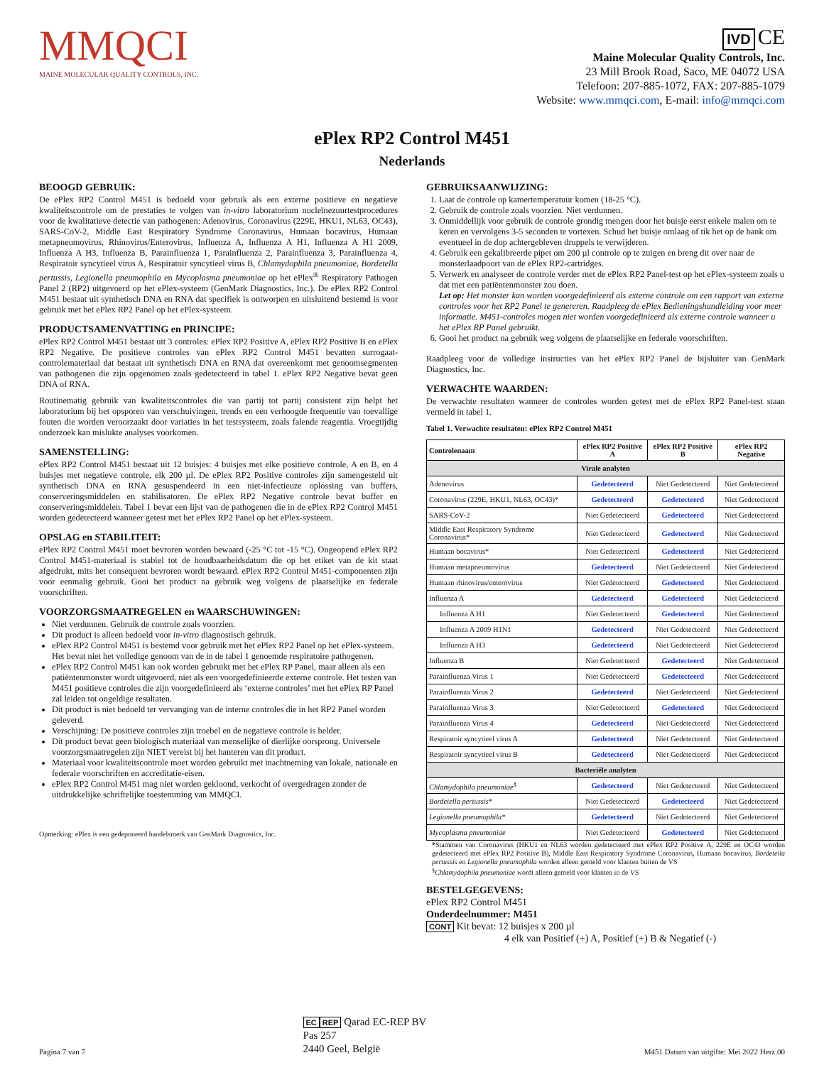MMQCI
MAINE MOLECULAR QUALITY CONTROLS, INC.
IVD CE
Maine Molecular Quality Controls, Inc.
23 Mill Brook Road, Saco, ME 04072 USA
Telefoon: 207-885-1072, FAX: 207-885-1079
Website: www.mmqci.com, E-mail: info@mmqci.com
ePlex RP2 Control M451
Nederlands
BEOOGD GEBRUIK:
De ePlex RP2 Control M451 is bedoeld voor gebruik als een externe positieve en negatieve kwaliteitscontrole om de prestaties te volgen van in-vitro laboratorium nucleïnezuurtestprocedures voor de kwalitatieve detectie van pathogenen: Adenovirus, Coronavirus (229E, HKU1, NL63, OC43), SARS-CoV-2, Middle East Respiratory Syndrome Coronavirus, Humaan bocavirus, Humaan metapneumovirus, Rhinovirus/Enterovirus, Influenza A, Influenza A H1, Influenza A H1 2009, Influenza A H3, Influenza B, Parainfluenza 1, Parainfluenza 2, Parainfluenza 3, Parainfluenza 4, Respiratoir syncytieel virus A, Respiratoir syncytieel virus B, Chlamydophila pneumoniae, Bordetella pertussis, Legionella pneumophila en Mycoplasma pneumoniae op het ePlex<sup>®</sup> Respiratory Pathogen Panel 2 (RP2) uitgevoerd op het ePlex-systeem (GenMark Diagnostics, Inc.). De ePlex RP2 Control M451 bestaat uit synthetisch DNA en RNA dat specifiek is ontworpen en uitsluitend bestemd is voor gebruik met het ePlex RP2 Panel op het ePlex-systeem.
PRODUCTSAMENVATTING en PRINCIPE:
ePlex RP2 Control M451 bestaat uit 3 controles: ePlex RP2 Positive A, ePlex RP2 Positive B en ePlex RP2 Negative. De positieve controles van ePlex RP2 Control M451 bevatten surrogaat-controlemateriaal dat bestaat uit synthetisch DNA en RNA dat overeenkomt met genoomsegmenten van pathogenen die zijn opgenomen zoals gedetecteerd in tabel 1. ePlex RP2 Negative bevat geen DNA of RNA.
Routinematig gebruik van kwaliteitscontroles die van partij tot partij consistent zijn helpt het laboratorium bij het opsporen van verschuivingen, trends en een verhoogde frequentie van toevallige fouten die worden veroorzaakt door variaties in het testsysteem, zoals falende reagentia. Vroegtijdig onderzoek kan mislukte analyses voorkomen.
SAMENSTELLING:
ePlex RP2 Control M451 bestaat uit 12 buisjes: 4 buisjes met elke positieve controle, A en B, en 4 buisjes met negatieve controle, elk 200 µl. De ePlex RP2 Positive controles zijn samengesteld uit synthetisch DNA en RNA gesuspendeerd in een niet-infectieuze oplossing van buffers, conserveringsmiddelen en stabilisatoren. De ePlex RP2 Negative controle bevat buffer en conserveringsmiddelen. Tabel 1 bevat een lijst van de pathogenen die in de ePlex RP2 Control M451 worden gedetecteerd wanneer getest met het ePlex RP2 Panel op het ePlex-systeem.
OPSLAG en STABILITEIT:
ePlex RP2 Control M451 moet bevroren worden bewaard (-25 °C tot -15 °C). Ongeopend ePlex RP2 Control M451-materiaal is stabiel tot de houdbaarheidsdatum die op het etiket van de kit staat afgedrukt, mits het consequent bevroren wordt bewaard. ePlex RP2 Control M451-componenten zijn voor eenmalig gebruik. Gooi het product na gebruik weg volgens de plaatselijke en federale voorschriften.
VOORZORGSMAATREGELEN en WAARSCHUWINGEN:
Niet verdunnen. Gebruik de controle zoals voorzien.
Dit product is alleen bedoeld voor in-vitro diagnostisch gebruik.
ePlex RP2 Control M451 is bestemd voor gebruik met het ePlex RP2 Panel op het ePlex-systeem. Het bevat niet het volledige genoom van de in de tabel 1 genoemde respiratoire pathogenen.
ePlex RP2 Control M451 kan ook worden gebruikt met het ePlex RP Panel, maar alleen als een patiëntenmonster wordt uitgevoerd, niet als een voorgedefinieerde externe controle. Het testen van M451 positieve controles die zijn voorgedefinieerd als ‘externe controles’ met het ePlex RP Panel zal leiden tot ongeldige resultaten.
Dit product is niet bedoeld ter vervanging van de interne controles die in het RP2 Panel worden geleverd.
Verschijning: De positieve controles zijn troebel en de negatieve controle is helder.
Dit product bevat geen biologisch materiaal van menselijke of dierlijke oorsprong. Universele voorzorgsmaatregelen zijn NIET vereist bij het hanteren van dit product.
Materiaal voor kwaliteitscontrole moet worden gebruikt met inachtneming van lokale, nationale en federale voorschriften en accreditatie-eisen.
ePlex RP2 Control M451 mag niet worden gekloond, verkocht of overgedragen zonder de uitdrukkelijke schriftelijke toestemming van MMQCI.
Opmerking: ePlex is een gedeponeerd handelsmerk van GenMark Diagnostics, Inc.
GEBRUIKSAANWIJZING:
1. Laat de controle op kamertemperatuur komen (18-25 °C).
2. Gebruik de controle zoals voorzien. Niet verdunnen.
3. Onmiddellijk voor gebruik de controle grondig mengen door het buisje eerst enkele malen om te keren en vervolgens 3-5 seconden te vortexen. Schud het buisje omlaag of tik het op de bank om eventueel in de dop achtergebleven druppels te verwijderen.
4. Gebruik een gekalibreerde pipet om 200 µl controle op te zuigen en breng dit over naar de monsterlaadpoort van de ePlex RP2-cartridges.
5. Verwerk en analyseer de controle verder met de ePlex RP2 Panel-test op het ePlex-systeem zoals u dat met een patiëntenmonster zou doen.
Let op: Het monster kan worden voorgedefinieerd als externe controle om een rapport van externe controles voor het RP2 Panel te genereren. Raadpleeg de ePlex Bedieningshandleiding voor meer informatie. M451-controles mogen niet worden voorgedefinieerd als externe controle wanneer u het ePlex RP Panel gebruikt.
6. Gooi het product na gebruik weg volgens de plaatselijke en federale voorschriften.
Raadpleeg voor de volledige instructies van het ePlex RP2 Panel de bijsluiter van GenMark Diagnostics, Inc.
VERWACHTE WAARDEN:
De verwachte resultaten wanneer de controles worden getest met de ePlex RP2 Panel-test staan vermeld in tabel 1.
Tabel 1. Verwachte resultaten: ePlex RP2 Control M451
| Controlenaam | ePlex RP2 Positive A | ePlex RP2 Positive B | ePlex RP2 Negative |
| --- | --- | --- | --- |
| Virale analyten | | | |
| Adenovirus | Gedetecteerd | Niet Gedetecteerd | Niet Gedetecteerd |
| Coronavirus (229E, HKU1, NL63, OC43)* | Gedetecteerd | Gedetecteerd | Niet Gedetecteerd |
| SARS-CoV-2 | Niet Gedetecteerd | Gedetecteerd | Niet Gedetecteerd |
| Middle East Respiratory Syndrome Coronavirus* | Niet Gedetecteerd | Gedetecteerd | Niet Gedetecteerd |
| Humaan bocavirus* | Niet Gedetecteerd | Gedetecteerd | Niet Gedetecteerd |
| Humaan metapneumovirus | Gedetecteerd | Niet Gedetecteerd | Niet Gedetecteerd |
| Humaan rhinovirus/enterovirus | Niet Gedetecteerd | Gedetecteerd | Niet Gedetecteerd |
| Influenza A | Gedetecteerd | Gedetecteerd | Niet Gedetecteerd |
| Influenza A H1 | Niet Gedetecteerd | Gedetecteerd | Niet Gedetecteerd |
| Influenza A 2009 H1N1 | Gedetecteerd | Niet Gedetecteerd | Niet Gedetecteerd |
| Influenza A H3 | Gedetecteerd | Niet Gedetecteerd | Niet Gedetecteerd |
| Influenza B | Niet Gedetecteerd | Gedetecteerd | Niet Gedetecteerd |
| Parainfluenza Virus 1 | Niet Gedetecteerd | Gedetecteerd | Niet Gedetecteerd |
| Parainfluenza Virus 2 | Gedetecteerd | Niet Gedetecteerd | Niet Gedetecteerd |
| Parainfluenza Virus 3 | Niet Gedetecteerd | Gedetecteerd | Niet Gedetecteerd |
| Parainfluenza Virus 4 | Gedetecteerd | Niet Gedetecteerd | Niet Gedetecteerd |
| Respiratoir syncytieel virus A | Gedetecteerd | Niet Gedetecteerd | Niet Gedetecteerd |
| Respiratoir syncytieel virus B | Gedetecteerd | Niet Gedetecteerd | Niet Gedetecteerd |
| Bacteriële analyten | | | |
| Chlamydophila pneumoniae<sup>§</sup> | Gedetecteerd | Niet Gedetecteerd | Niet Gedetecteerd |
| Bordetella pertussis * | Niet Gedetecteerd | Gedetecteerd | Niet Gedetecteerd |
| Legionella pneumophila * | Gedetecteerd | Niet Gedetecteerd | Niet Gedetecteerd |
| Mycoplasma pneumoniae | Niet Gedetecteerd | Gedetecteerd | Niet Gedetecteerd |
*Stammen van Coronavirus (HKU1 en NL63 worden gedetecteerd met ePlex RP2 Positive A, 229E en OC43 worden gedetecteerd met ePlex RP2 Positive B), Middle East Respiratory Syndrome Coronavirus, Humaan bocavirus, Bordetella pertussis en Legionella pneumophila worden alleen gemeld voor klanten buiten de VS
<sup>§</sup> Chlamydophila pneumoniae wordt alleen gemeld voor klanten in de VS
BESTELGEGEVENS:
ePlex RP2 Control M451
Onderdeelnummer: M451
CONT Kit bevat: 12 buisjes x 200 µl
4 elk van Positief (+) A, Positief (+) B & Negatief (-)
Pagina 7 van 7
EC REP Qarad EC-REP BV
Pas 257
2440 Geel, België
M451 Datum van uitgifte: Mei 2022 Herz.00